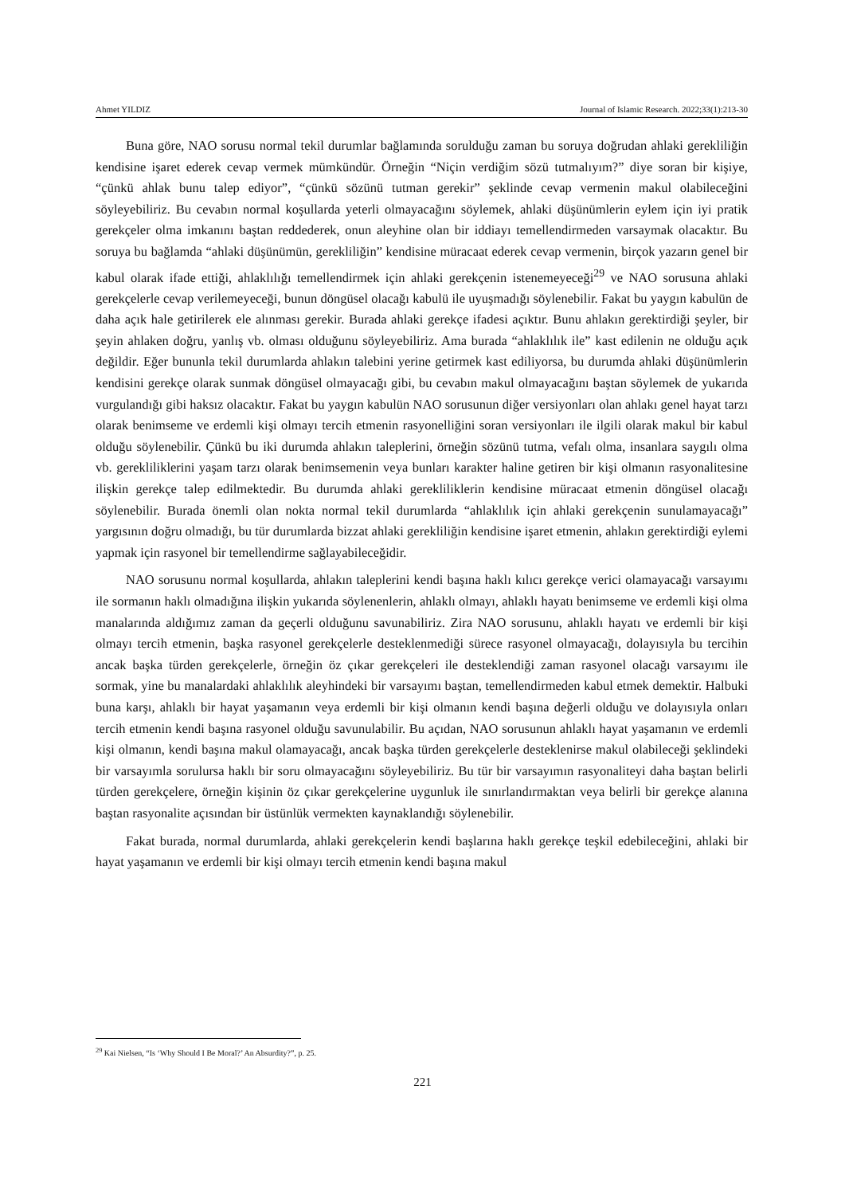Ahmet YILDIZ Journal of Islamic Research. 2022;33(1):213-30
Buna göre, NAO sorusu normal tekil durumlar bağlamında sorulduğu zaman bu soruya doğrudan ahlaki gerekliliğin kendisine işaret ederek cevap vermek mümkündür. Örneğin “Niçin verdiğim sözü tutmalıyım?” diye soran bir kişiye, “çünkü ahlak bunu talep ediyor”, “çünkü sözünü tutman gerekir” şeklinde cevap vermenin makul olabileceğini söyleyebiliriz. Bu cevabın normal koşullarda yeterli olmayacağını söylemek, ahlaki düşünümlerin eylem için iyi pratik gerekçeler olma imkanını baştan reddederek, onun aleyhine olan bir iddiayı temellendirmeden varsaymak olacaktır. Bu soruya bu bağlamda “ahlaki düşünümün, gerekliliğin” kendisine müracaat ederek cevap vermenin, birçok yazarın genel bir kabul olarak ifade ettiği, ahlaklılığı temellendirmek için ahlaki gerekçenin istenemeyeceği<sup>29</sup> ve NAO sorusuna ahlaki gerekçelerle cevap verilemeyeceği, bunun döngüsel olacağı kabulü ile uyuşmadığı söylenebilir. Fakat bu yaygın kabulün de daha açık hale getirilerek ele alınması gerekir. Burada ahlaki gerekçe ifadesi açıktır. Bunu ahlakın gerektirdiği şeyler, bir şeyin ahlaken doğru, yanlış vb. olması olduğunu söyleyebiliriz. Ama burada “ahlaklılık ile” kast edilenin ne olduğu açık değildir. Eğer bununla tekil durumlarda ahlakın talebini yerine getirmek kast ediliyorsa, bu durumda ahlaki düşünümlerin kendisini gerekçe olarak sunmak döngüsel olmayacağı gibi, bu cevabın makul olmayacağını baştan söylemek de yukarıda vurgulandığı gibi haksız olacaktır. Fakat bu yaygın kabulün NAO sorusunun diğer versiyonları olan ahlakı genel hayat tarzı olarak benimseme ve erdemli kişi olmayı tercih etmenin rasyonelliğini soran versiyonları ile ilgili olarak makul bir kabul olduğu söylenebilir. Çünkü bu iki durumda ahlakın taleplerini, örneğin sözünü tutma, vefalı olma, insanlara saygılı olma vb. gerekliliklerini yaşam tarzı olarak benimsemenin veya bunları karakter haline getiren bir kişi olmanın rasyonalitesine ilişkin gerekçe talep edilmektedir. Bu durumda ahlaki gerekliliklerin kendisine müracaat etmenin döngüsel olacağı söylenebilir. Burada önemli olan nokta normal tekil durumlarda “ahlaklılık için ahlaki gerekçenin sunulamayacağı” yargısının doğru olmadığı, bu tür durumlarda bizzat ahlaki gerekliliğin kendisine işaret etmenin, ahlakın gerektirdiği eylemi yapmak için rasyonel bir temellendirme sağlayabileceğidir.
NAO sorusunu normal koşullarda, ahlakın taleplerini kendi başına haklı kılıcı gerekçe verici olamayacağı varsayımı ile sormanın haklı olmadığına ilişkin yukarıda söylenenlerin, ahlaklı olmayı, ahlaklı hayatı benimseme ve erdemli kişi olma manalarında aldığımız zaman da geçerli olduğunu savunabiliriz. Zira NAO sorusunu, ahlaklı hayatı ve erdemli bir kişi olmayı tercih etmenin, başka rasyonel gerekçelerle desteklenmediği sürece rasyonel olmayacağı, dolayısıyla bu tercihin ancak başka türden gerekçelerle, örneğin öz çıkar gerekçeleri ile desteklendiği zaman rasyonel olacağı varsayımı ile sormak, yine bu manalardaki ahlaklılık aleyhindeki bir varsayımı baştan, temellendirmeden kabul etmek demektir. Halbuki buna karşı, ahlaklı bir hayat yaşamanın veya erdemli bir kişi olmanın kendi başına değerli olduğu ve dolayısıyla onları tercih etmenin kendi başına rasyonel olduğu savunulabilir. Bu açıdan, NAO sorusunun ahlaklı hayat yaşamanın ve erdemli kişi olmanın, kendi başına makul olamayacağı, ancak başka türden gerekçelerle desteklenirse makul olabileceği şeklindeki bir varsayımla sorulursa haklı bir soru olmayacağını söyleyebiliriz. Bu tür bir varsayımın rasyonaliteyi daha baştan belirli türden gerekçelere, örneğin kişinin öz çıkar gerekçelerine uygunluk ile sınırlandırmaktan veya belirli bir gerekçe alanına baştan rasyonalite açısından bir üstünlük vermekten kaynaklandığı söylenebilir.
Fakat burada, normal durumlarda, ahlaki gerekçelerin kendi başlarına haklı gerekçe teşkil edebileceğini, ahlaki bir hayat yaşamanın ve erdemli bir kişi olmayı tercih etmenin kendi başına makul
<sup>29</sup> Kai Nielsen, “Is ‘Why Should I Be Moral?’ An Absurdity?”, p. 25.
221